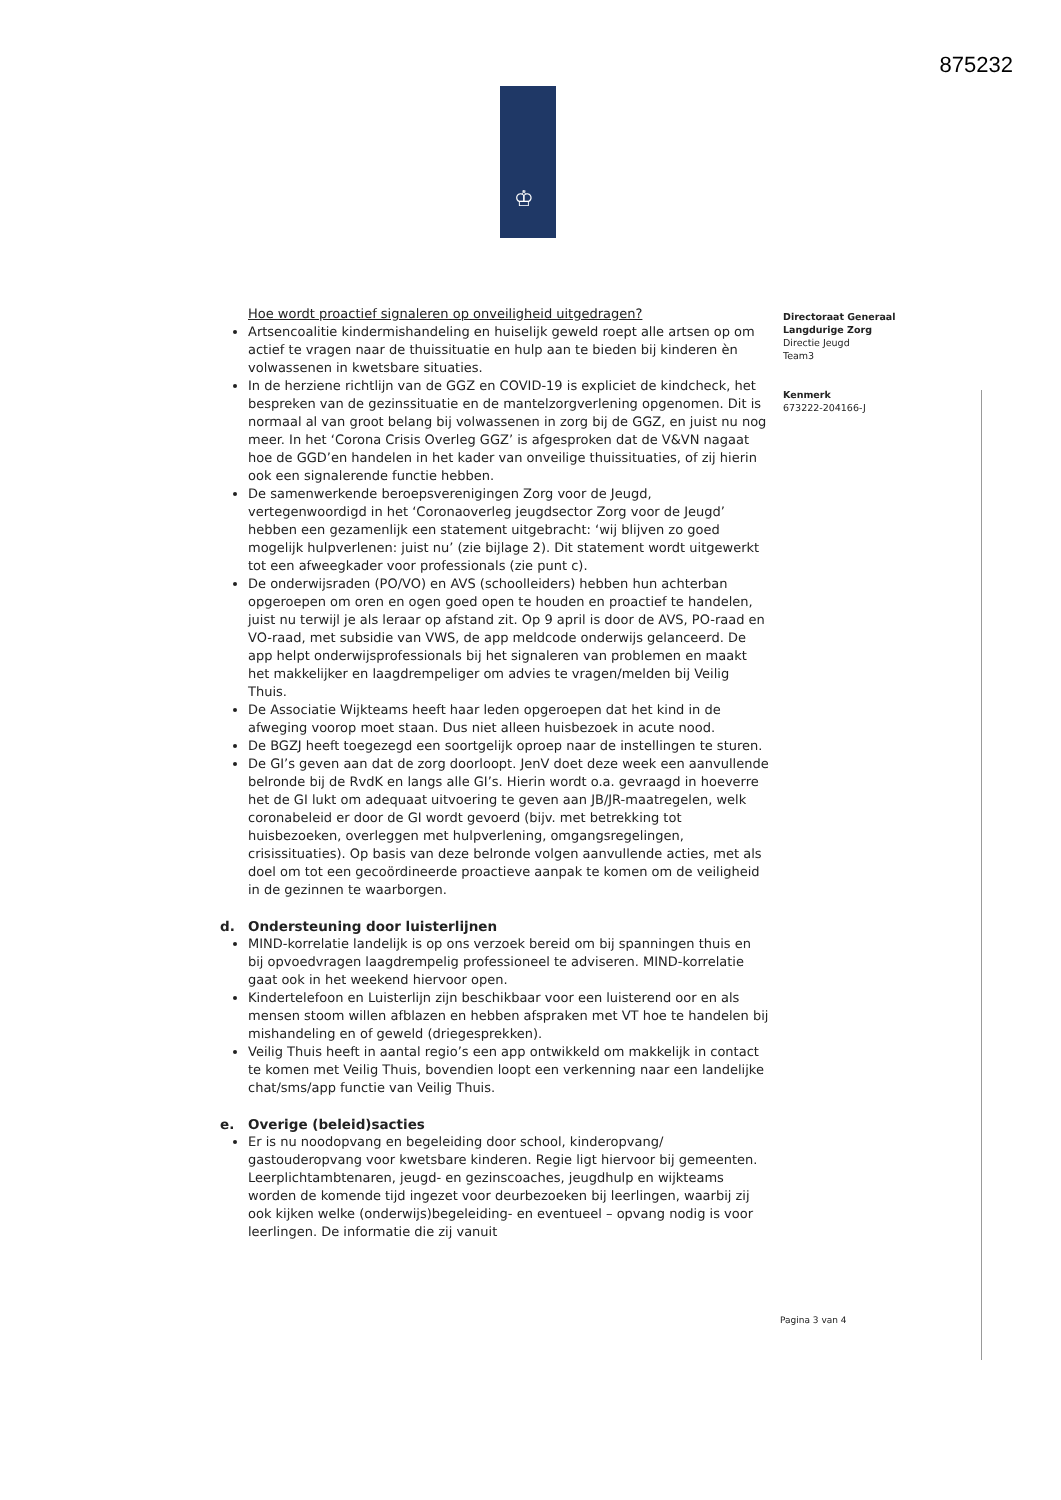875232
♔
Directoraat Generaal
Langdurige Zorg
Directie Jeugd
Team3
Kenmerk
673222-204166-J
Hoe wordt proactief signaleren op onveiligheid uitgedragen?
Artsencoalitie kindermishandeling en huiselijk geweld roept alle artsen op om actief te vragen naar de thuissituatie en hulp aan te bieden bij kinderen èn volwassenen in kwetsbare situaties.
In de herziene richtlijn van de GGZ en COVID-19 is expliciet de kindcheck, het bespreken van de gezinssituatie en de mantelzorgverlening opgenomen. Dit is normaal al van groot belang bij volwassenen in zorg bij de GGZ, en juist nu nog meer. In het ‘Corona Crisis Overleg GGZ’ is afgesproken dat de V&VN nagaat hoe de GGD’en handelen in het kader van onveilige thuissituaties, of zij hierin ook een signalerende functie hebben.
De samenwerkende beroepsverenigingen Zorg voor de Jeugd, vertegenwoordigd in het ‘Coronaoverleg jeugdsector Zorg voor de Jeugd’ hebben een gezamenlijk een statement uitgebracht: ‘wij blijven zo goed mogelijk hulpverlenen: juist nu’ (zie bijlage 2). Dit statement wordt uitgewerkt tot een afweegkader voor professionals (zie punt c).
De onderwijsraden (PO/VO) en AVS (schoolleiders) hebben hun achterban opgeroepen om oren en ogen goed open te houden en proactief te handelen, juist nu terwijl je als leraar op afstand zit. Op 9 april is door de AVS, PO-raad en VO-raad, met subsidie van VWS, de app meldcode onderwijs gelanceerd. De app helpt onderwijsprofessionals bij het signaleren van problemen en maakt het makkelijker en laagdrempeliger om advies te vragen/melden bij Veilig Thuis.
De Associatie Wijkteams heeft haar leden opgeroepen dat het kind in de afweging voorop moet staan. Dus niet alleen huisbezoek in acute nood.
De BGZJ heeft toegezegd een soortgelijk oproep naar de instellingen te sturen.
De GI’s geven aan dat de zorg doorloopt. JenV doet deze week een aanvullende belronde bij de RvdK en langs alle GI’s. Hierin wordt o.a. gevraagd in hoeverre het de GI lukt om adequaat uitvoering te geven aan JB/JR-maatregelen, welk coronabeleid er door de GI wordt gevoerd (bijv. met betrekking tot huisbezoeken, overleggen met hulpverlening, omgangsregelingen, crisissituaties). Op basis van deze belronde volgen aanvullende acties, met als doel om tot een gecoördineerde proactieve aanpak te komen om de veiligheid in de gezinnen te waarborgen.
d. Ondersteuning door luisterlijnen
MIND-korrelatie landelijk is op ons verzoek bereid om bij spanningen thuis en bij opvoedvragen laagdrempelig professioneel te adviseren. MIND-korrelatie gaat ook in het weekend hiervoor open.
Kindertelefoon en Luisterlijn zijn beschikbaar voor een luisterend oor en als mensen stoom willen afblazen en hebben afspraken met VT hoe te handelen bij mishandeling en of geweld (driegesprekken).
Veilig Thuis heeft in aantal regio’s een app ontwikkeld om makkelijk in contact te komen met Veilig Thuis, bovendien loopt een verkenning naar een landelijke chat/sms/app functie van Veilig Thuis.
e. Overige (beleid)sacties
Er is nu noodopvang en begeleiding door school, kinderopvang/ gastouderopvang voor kwetsbare kinderen. Regie ligt hiervoor bij gemeenten. Leerplichtambtenaren, jeugd- en gezinscoaches, jeugdhulp en wijkteams worden de komende tijd ingezet voor deurbezoeken bij leerlingen, waarbij zij ook kijken welke (onderwijs)begeleiding- en eventueel – opvang nodig is voor leerlingen. De informatie die zij vanuit
Pagina 3 van 4